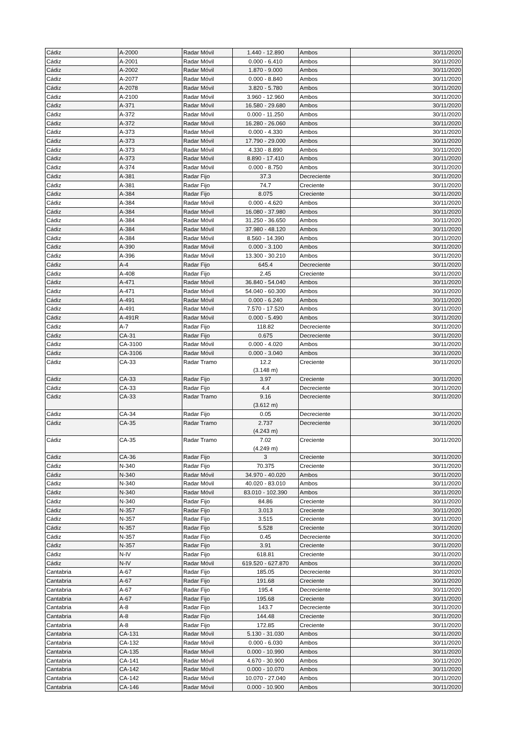| Cádiz | A-2000 | Radar Móvil | 1.440 - 12.890 | Ambos | 30/11/2020 |
| Cádiz | A-2001 | Radar Móvil | 0.000 - 6.410 | Ambos | 30/11/2020 |
| Cádiz | A-2002 | Radar Móvil | 1.870 - 9.000 | Ambos | 30/11/2020 |
| Cádiz | A-2077 | Radar Móvil | 0.000 - 8.840 | Ambos | 30/11/2020 |
| Cádiz | A-2078 | Radar Móvil | 3.820 - 5.780 | Ambos | 30/11/2020 |
| Cádiz | A-2100 | Radar Móvil | 3.960 - 12.960 | Ambos | 30/11/2020 |
| Cádiz | A-371 | Radar Móvil | 16.580 - 29.680 | Ambos | 30/11/2020 |
| Cádiz | A-372 | Radar Móvil | 0.000 - 11.250 | Ambos | 30/11/2020 |
| Cádiz | A-372 | Radar Móvil | 16.280 - 26.060 | Ambos | 30/11/2020 |
| Cádiz | A-373 | Radar Móvil | 0.000 - 4.330 | Ambos | 30/11/2020 |
| Cádiz | A-373 | Radar Móvil | 17.790 - 29.000 | Ambos | 30/11/2020 |
| Cádiz | A-373 | Radar Móvil | 4.330 - 8.890 | Ambos | 30/11/2020 |
| Cádiz | A-373 | Radar Móvil | 8.890 - 17.410 | Ambos | 30/11/2020 |
| Cádiz | A-374 | Radar Móvil | 0.000 - 8.750 | Ambos | 30/11/2020 |
| Cádiz | A-381 | Radar Fijo | 37.3 | Decreciente | 30/11/2020 |
| Cádiz | A-381 | Radar Fijo | 74.7 | Creciente | 30/11/2020 |
| Cádiz | A-384 | Radar Fijo | 8.075 | Creciente | 30/11/2020 |
| Cádiz | A-384 | Radar Móvil | 0.000 - 4.620 | Ambos | 30/11/2020 |
| Cádiz | A-384 | Radar Móvil | 16.080 - 37.980 | Ambos | 30/11/2020 |
| Cádiz | A-384 | Radar Móvil | 31.250 - 36.650 | Ambos | 30/11/2020 |
| Cádiz | A-384 | Radar Móvil | 37.980 - 48.120 | Ambos | 30/11/2020 |
| Cádiz | A-384 | Radar Móvil | 8.560 - 14.390 | Ambos | 30/11/2020 |
| Cádiz | A-390 | Radar Móvil | 0.000 - 3.100 | Ambos | 30/11/2020 |
| Cádiz | A-396 | Radar Móvil | 13.300 - 30.210 | Ambos | 30/11/2020 |
| Cádiz | A-4 | Radar Fijo | 645.4 | Decreciente | 30/11/2020 |
| Cádiz | A-408 | Radar Fijo | 2.45 | Creciente | 30/11/2020 |
| Cádiz | A-471 | Radar Móvil | 36.840 - 54.040 | Ambos | 30/11/2020 |
| Cádiz | A-471 | Radar Móvil | 54.040 - 60.300 | Ambos | 30/11/2020 |
| Cádiz | A-491 | Radar Móvil | 0.000 - 6.240 | Ambos | 30/11/2020 |
| Cádiz | A-491 | Radar Móvil | 7.570 - 17.520 | Ambos | 30/11/2020 |
| Cádiz | A-491R | Radar Móvil | 0.000 - 5.490 | Ambos | 30/11/2020 |
| Cádiz | A-7 | Radar Fijo | 118.82 | Decreciente | 30/11/2020 |
| Cádiz | CA-31 | Radar Fijo | 0.675 | Decreciente | 30/11/2020 |
| Cádiz | CA-3100 | Radar Móvil | 0.000 - 4.020 | Ambos | 30/11/2020 |
| Cádiz | CA-3106 | Radar Móvil | 0.000 - 3.040 | Ambos | 30/11/2020 |
| Cádiz | CA-33 | Radar Tramo | 12.2 (3.148 m) | Creciente | 30/11/2020 |
| Cádiz | CA-33 | Radar Fijo | 3.97 | Creciente | 30/11/2020 |
| Cádiz | CA-33 | Radar Fijo | 4.4 | Decreciente | 30/11/2020 |
| Cádiz | CA-33 | Radar Tramo | 9.16 (3.612 m) | Decreciente | 30/11/2020 |
| Cádiz | CA-34 | Radar Fijo | 0.05 | Decreciente | 30/11/2020 |
| Cádiz | CA-35 | Radar Tramo | 2.737 (4.243 m) | Decreciente | 30/11/2020 |
| Cádiz | CA-35 | Radar Tramo | 7.02 (4.249 m) | Creciente | 30/11/2020 |
| Cádiz | CA-36 | Radar Fijo | 3 | Creciente | 30/11/2020 |
| Cádiz | N-340 | Radar Fijo | 70.375 | Creciente | 30/11/2020 |
| Cádiz | N-340 | Radar Móvil | 34.970 - 40.020 | Ambos | 30/11/2020 |
| Cádiz | N-340 | Radar Móvil | 40.020 - 83.010 | Ambos | 30/11/2020 |
| Cádiz | N-340 | Radar Móvil | 83.010 - 102.390 | Ambos | 30/11/2020 |
| Cádiz | N-340 | Radar Fijo | 84.86 | Creciente | 30/11/2020 |
| Cádiz | N-357 | Radar Fijo | 3.013 | Creciente | 30/11/2020 |
| Cádiz | N-357 | Radar Fijo | 3.515 | Creciente | 30/11/2020 |
| Cádiz | N-357 | Radar Fijo | 5.528 | Creciente | 30/11/2020 |
| Cádiz | N-357 | Radar Fijo | 0.45 | Decreciente | 30/11/2020 |
| Cádiz | N-357 | Radar Fijo | 3.91 | Creciente | 30/11/2020 |
| Cádiz | N-IV | Radar Fijo | 618.81 | Creciente | 30/11/2020 |
| Cádiz | N-IV | Radar Móvil | 619.520 - 627.870 | Ambos | 30/11/2020 |
| Cantabria | A-67 | Radar Fijo | 185.05 | Decreciente | 30/11/2020 |
| Cantabria | A-67 | Radar Fijo | 191.68 | Creciente | 30/11/2020 |
| Cantabria | A-67 | Radar Fijo | 195.4 | Decreciente | 30/11/2020 |
| Cantabria | A-67 | Radar Fijo | 195.68 | Creciente | 30/11/2020 |
| Cantabria | A-8 | Radar Fijo | 143.7 | Decreciente | 30/11/2020 |
| Cantabria | A-8 | Radar Fijo | 144.48 | Creciente | 30/11/2020 |
| Cantabria | A-8 | Radar Fijo | 172.85 | Creciente | 30/11/2020 |
| Cantabria | CA-131 | Radar Móvil | 5.130 - 31.030 | Ambos | 30/11/2020 |
| Cantabria | CA-132 | Radar Móvil | 0.000 - 6.030 | Ambos | 30/11/2020 |
| Cantabria | CA-135 | Radar Móvil | 0.000 - 10.990 | Ambos | 30/11/2020 |
| Cantabria | CA-141 | Radar Móvil | 4.670 - 30.900 | Ambos | 30/11/2020 |
| Cantabria | CA-142 | Radar Móvil | 0.000 - 10.070 | Ambos | 30/11/2020 |
| Cantabria | CA-142 | Radar Móvil | 10.070 - 27.040 | Ambos | 30/11/2020 |
| Cantabria | CA-146 | Radar Móvil | 0.000 - 10.900 | Ambos | 30/11/2020 |